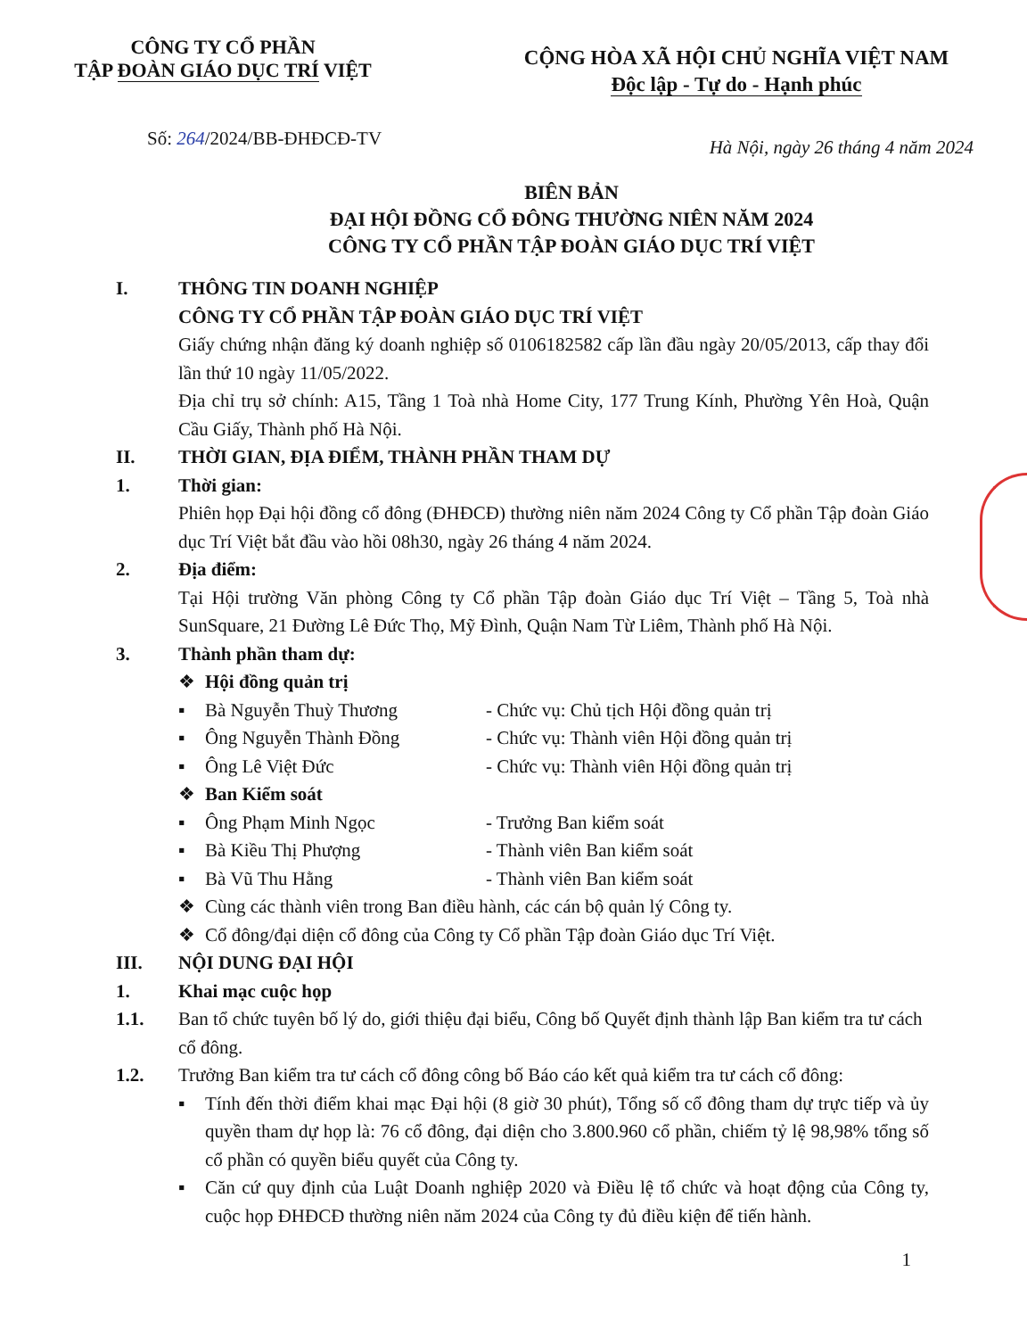CÔNG TY CỔ PHẦN
TẬP ĐOÀN GIÁO DỤC TRÍ VIỆT
CỘNG HÒA XÃ HỘI CHỦ NGHĨA VIỆT NAM
Độc lập - Tự do - Hạnh phúc
Số: 264/2024/BB-ĐHĐCĐ-TV
Hà Nội, ngày 26 tháng 4 năm 2024
BIÊN BẢN
ĐẠI HỘI ĐỒNG CỔ ĐÔNG THƯỜNG NIÊN NĂM 2024
CÔNG TY CỔ PHẦN TẬP ĐOÀN GIÁO DỤC TRÍ VIỆT
I. THÔNG TIN DOANH NGHIỆP
CÔNG TY CỔ PHẦN TẬP ĐOÀN GIÁO DỤC TRÍ VIỆT
Giấy chứng nhận đăng ký doanh nghiệp số 0106182582 cấp lần đầu ngày 20/05/2013, cấp thay đổi lần thứ 10 ngày 11/05/2022.
Địa chỉ trụ sở chính: A15, Tầng 1 Toà nhà Home City, 177 Trung Kính, Phường Yên Hoà, Quận Cầu Giấy, Thành phố Hà Nội.
II. THỜI GIAN, ĐỊA ĐIỂM, THÀNH PHẦN THAM DỰ
1. Thời gian:
Phiên họp Đại hội đồng cổ đông (ĐHĐCĐ) thường niên năm 2024 Công ty Cổ phần Tập đoàn Giáo dục Trí Việt bắt đầu vào hồi 08h30, ngày 26 tháng 4 năm 2024.
2. Địa điểm:
Tại Hội trường Văn phòng Công ty Cổ phần Tập đoàn Giáo dục Trí Việt – Tầng 5, Toà nhà SunSquare, 21 Đường Lê Đức Thọ, Mỹ Đình, Quận Nam Từ Liêm, Thành phố Hà Nội.
3. Thành phần tham dự:
❖ Hội đồng quản trị
▪ Bà Nguyễn Thuỳ Thương - Chức vụ: Chủ tịch Hội đồng quản trị
▪ Ông Nguyễn Thành Đồng - Chức vụ: Thành viên Hội đồng quản trị
▪ Ông Lê Việt Đức - Chức vụ: Thành viên Hội đồng quản trị
❖ Ban Kiểm soát
▪ Ông Phạm Minh Ngọc - Trưởng Ban kiểm soát
▪ Bà Kiều Thị Phượng - Thành viên Ban kiểm soát
▪ Bà Vũ Thu Hằng - Thành viên Ban kiểm soát
❖ Cùng các thành viên trong Ban điều hành, các cán bộ quản lý Công ty.
❖ Cổ đông/đại diện cổ đông của Công ty Cổ phần Tập đoàn Giáo dục Trí Việt.
III. NỘI DUNG ĐẠI HỘI
1. Khai mạc cuộc họp
1.1. Ban tổ chức tuyên bố lý do, giới thiệu đại biểu, Công bố Quyết định thành lập Ban kiểm tra tư cách cổ đông.
1.2. Trưởng Ban kiểm tra tư cách cổ đông công bố Báo cáo kết quả kiểm tra tư cách cổ đông:
▪ Tính đến thời điểm khai mạc Đại hội (8 giờ 30 phút), Tổng số cổ đông tham dự trực tiếp và ủy quyền tham dự họp là: 76 cổ đông, đại diện cho 3.800.960 cổ phần, chiếm tỷ lệ 98,98% tổng số cổ phần có quyền biểu quyết của Công ty.
▪ Căn cứ quy định của Luật Doanh nghiệp 2020 và Điều lệ tổ chức và hoạt động của Công ty, cuộc họp ĐHĐCĐ thường niên năm 2024 của Công ty đủ điều kiện để tiến hành.
1